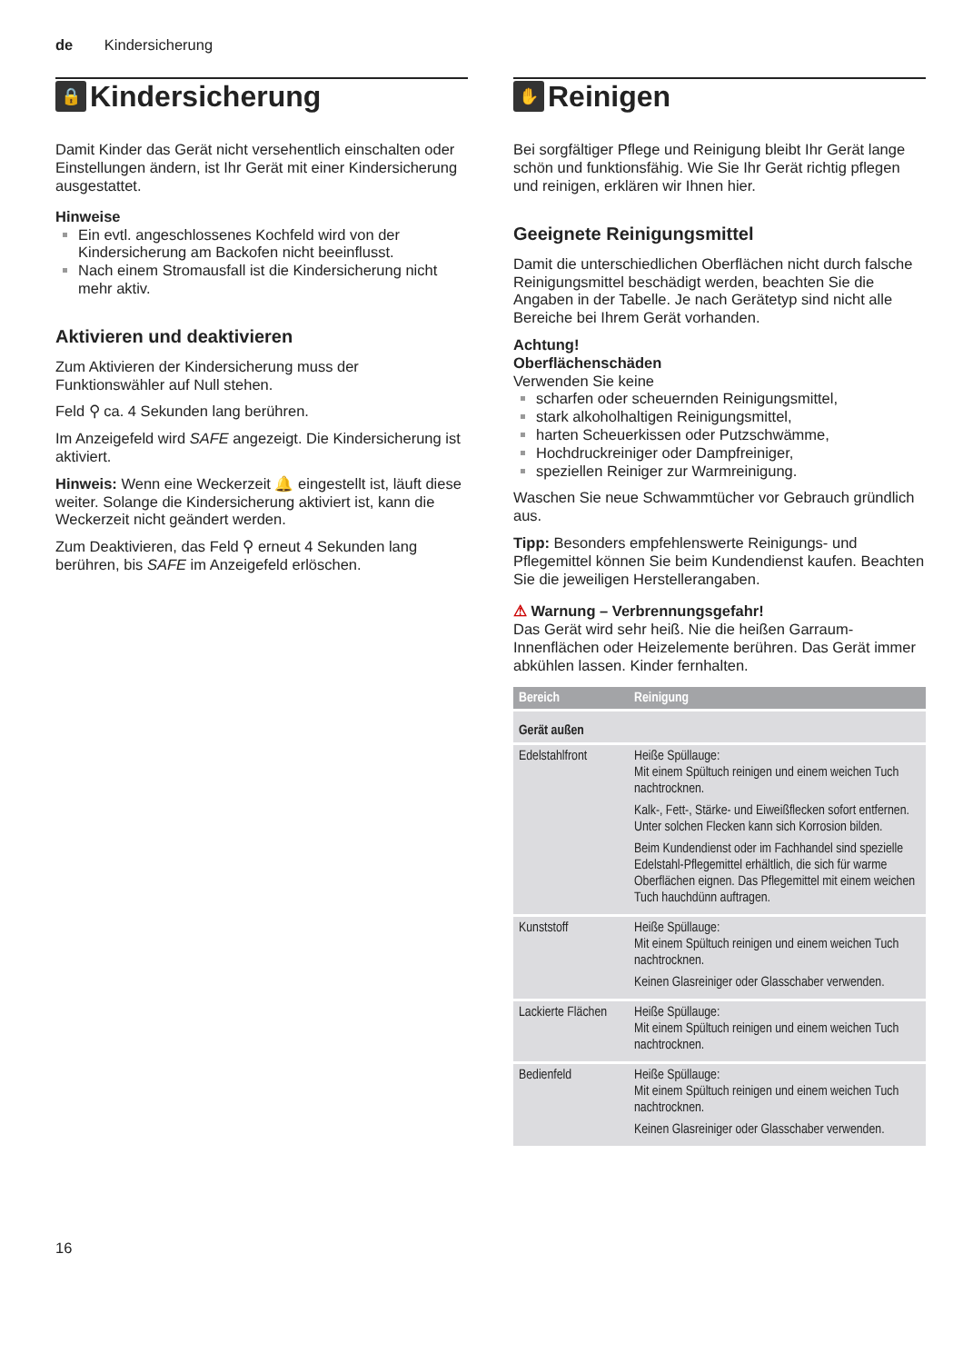de Kindersicherung
🔒 Kindersicherung
Damit Kinder das Gerät nicht versehentlich einschalten oder Einstellungen ändern, ist Ihr Gerät mit einer Kindersicherung ausgestattet.
Hinweise
Ein evtl. angeschlossenes Kochfeld wird von der Kindersicherung am Backofen nicht beeinflusst.
Nach einem Stromausfall ist die Kindersicherung nicht mehr aktiv.
Aktivieren und deaktivieren
Zum Aktivieren der Kindersicherung muss der Funktionswähler auf Null stehen.
Feld ⚲ ca. 4 Sekunden lang berühren.
Im Anzeigefeld wird SAFE angezeigt. Die Kindersicherung ist aktiviert.
Hinweis: Wenn eine Weckerzeit 🔔 eingestellt ist, läuft diese weiter. Solange die Kindersicherung aktiviert ist, kann die Weckerzeit nicht geändert werden.
Zum Deaktivieren, das Feld ⚲ erneut 4 Sekunden lang berühren, bis SAFE im Anzeigefeld erlöschen.
✋ Reinigen
Bei sorgfältiger Pflege und Reinigung bleibt Ihr Gerät lange schön und funktionsfähig. Wie Sie Ihr Gerät richtig pflegen und reinigen, erklären wir Ihnen hier.
Geeignete Reinigungsmittel
Damit die unterschiedlichen Oberflächen nicht durch falsche Reinigungsmittel beschädigt werden, beachten Sie die Angaben in der Tabelle. Je nach Gerätetyp sind nicht alle Bereiche bei Ihrem Gerät vorhanden.
Achtung!
Oberflächenschäden
Verwenden Sie keine
scharfen oder scheuernden Reinigungsmittel,
stark alkoholhaltigen Reinigungsmittel,
harten Scheuerkissen oder Putzschwämme,
Hochdruckreiniger oder Dampfreiniger,
speziellen Reiniger zur Warmreinigung.
Waschen Sie neue Schwammtücher vor Gebrauch gründlich aus.
Tipp: Besonders empfehlenswerte Reinigungs- und Pflegemittel können Sie beim Kundendienst kaufen. Beachten Sie die jeweiligen Herstellerangaben.
⚠ Warnung – Verbrennungsgefahr!
Das Gerät wird sehr heiß. Nie die heißen Garraum-Innenflächen oder Heizelemente berühren. Das Gerät immer abkühlen lassen. Kinder fernhalten.
| Bereich | Reinigung |
| --- | --- |
| Gerät außen | |
| Edelstahlfront | Heiße Spüllauge: Mit einem Spültuch reinigen und einem weichen Tuch nachtrocknen. Kalk-, Fett-, Stärke- und Eiweißflecken sofort entfernen. Unter solchen Flecken kann sich Korrosion bilden. Beim Kundendienst oder im Fachhandel sind spezielle Edelstahl-Pflegemittel erhältlich, die sich für warme Oberflächen eignen. Das Pflegemittel mit einem weichen Tuch hauchdünn auftragen. |
| Kunststoff | Heiße Spüllauge: Mit einem Spültuch reinigen und einem weichen Tuch nachtrocknen. Keinen Glasreiniger oder Glasschaber verwenden. |
| Lackierte Flächen | Heiße Spüllauge: Mit einem Spültuch reinigen und einem weichen Tuch nachtrocknen. |
| Bedienfeld | Heiße Spüllauge: Mit einem Spültuch reinigen und einem weichen Tuch nachtrocknen. Keinen Glasreiniger oder Glasschaber verwenden. |
16